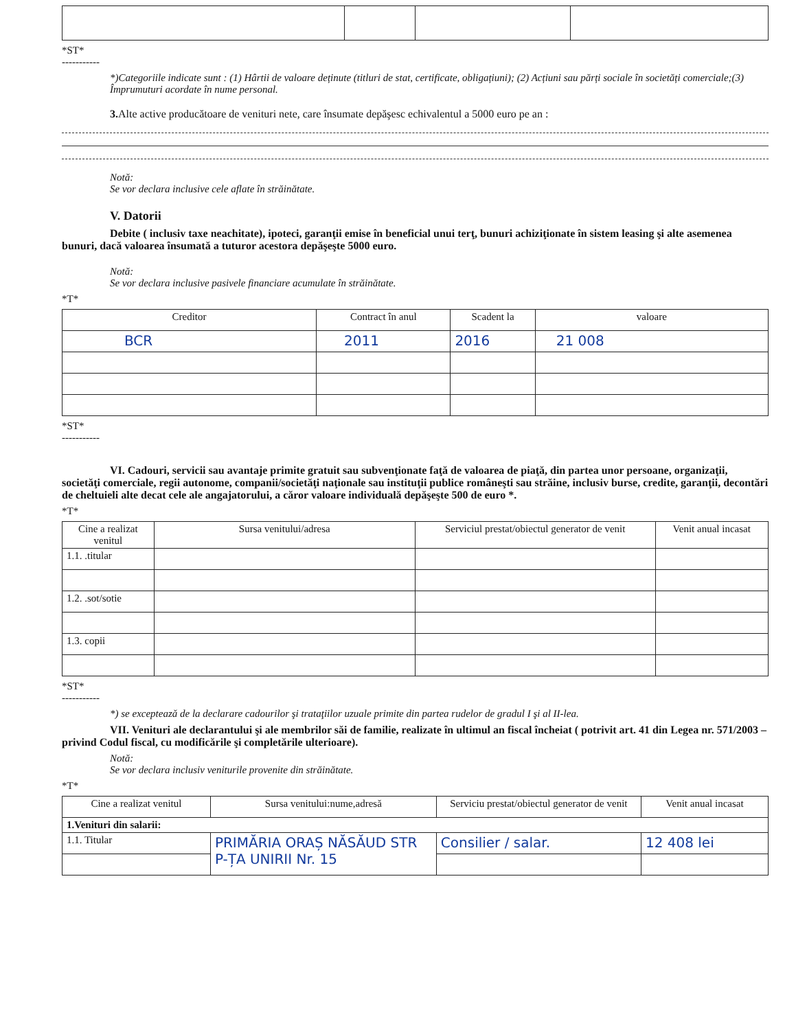*ST*
-----------
*)Categoriile indicate sunt : (1) Hârtii de valoare deținute (titluri de stat, certificate, obligațiuni); (2) Acțiuni sau părți sociale în societăți comerciale;(3) Împrumuturi acordate în nume personal.
3. Alte active producătoare de venituri nete, care însumate depăşesc echivalentul a 5000 euro pe an :
Notă:
Se vor declara inclusive cele aflate în străinătate.
V. Datorii
Debite ( inclusiv taxe neachitate), ipoteci, garanţii emise în beneficial unui terţ, bunuri achiziţionate în sistem leasing şi alte asemenea bunuri, dacă valoarea însumată a tuturor acestora depăşeşte 5000 euro.
Notă:
Se vor declara inclusive pasivele financiare acumulate în străinătate.
*T*
| Creditor | Contract în anul | Scadent la | valoare |
| --- | --- | --- | --- |
| BCR | 2011 | 2016 | 21 008 |
*ST*
-----------
VI. Cadouri, servicii sau avantaje primite gratuit sau subvenţionate faţă de valoarea de piaţă, din partea unor persoane, organizaţii, societăţi comerciale, regii autonome, companii/societăţi naţionale sau instituţii publice româneşti sau străine, inclusiv burse, credite, garanţii, decontări de cheltuieli alte decat cele ale angajatorului, a căror valoare individuală depăşeşte 500 de euro *.
*T*
| Cine a realizat venitul | Sursa venitului/adresa | Serviciul prestat/obiectul generator de venit | Venit anual incasat |
| --- | --- | --- | --- |
| 1.1. .titular | | | |
| 1.2. .sot/sotie | | | |
| 1.3. copii | | | |
*ST*
-----------
*) se excepteazǎ de la declarare cadourilor şi trataţiilor uzuale primite din partea rudelor de gradul I şi al II-lea.
VII. Venituri ale declarantului şi ale membrilor săi de familie, realizate în ultimul an fiscal încheiat ( potrivit art. 41 din Legea nr. 571/2003 – privind Codul fiscal, cu modificările şi completările ulterioare).
Notă:
Se vor declara inclusiv veniturile provenite din străinătate.
*T*
| Cine a realizat venitul | Sursa venitului:nume,adresă | Serviciu prestat/obiectul generator de venit | Venit anual incasat |
| --- | --- | --- | --- |
| 1.Venituri din salarii: | | | |
| 1.1. Titular | PRIMĂRIA ORAȘ NĂSĂUD STR P-ȚA UNIRII Nr. 15 | Consilier / salar. | 12 408 lei |